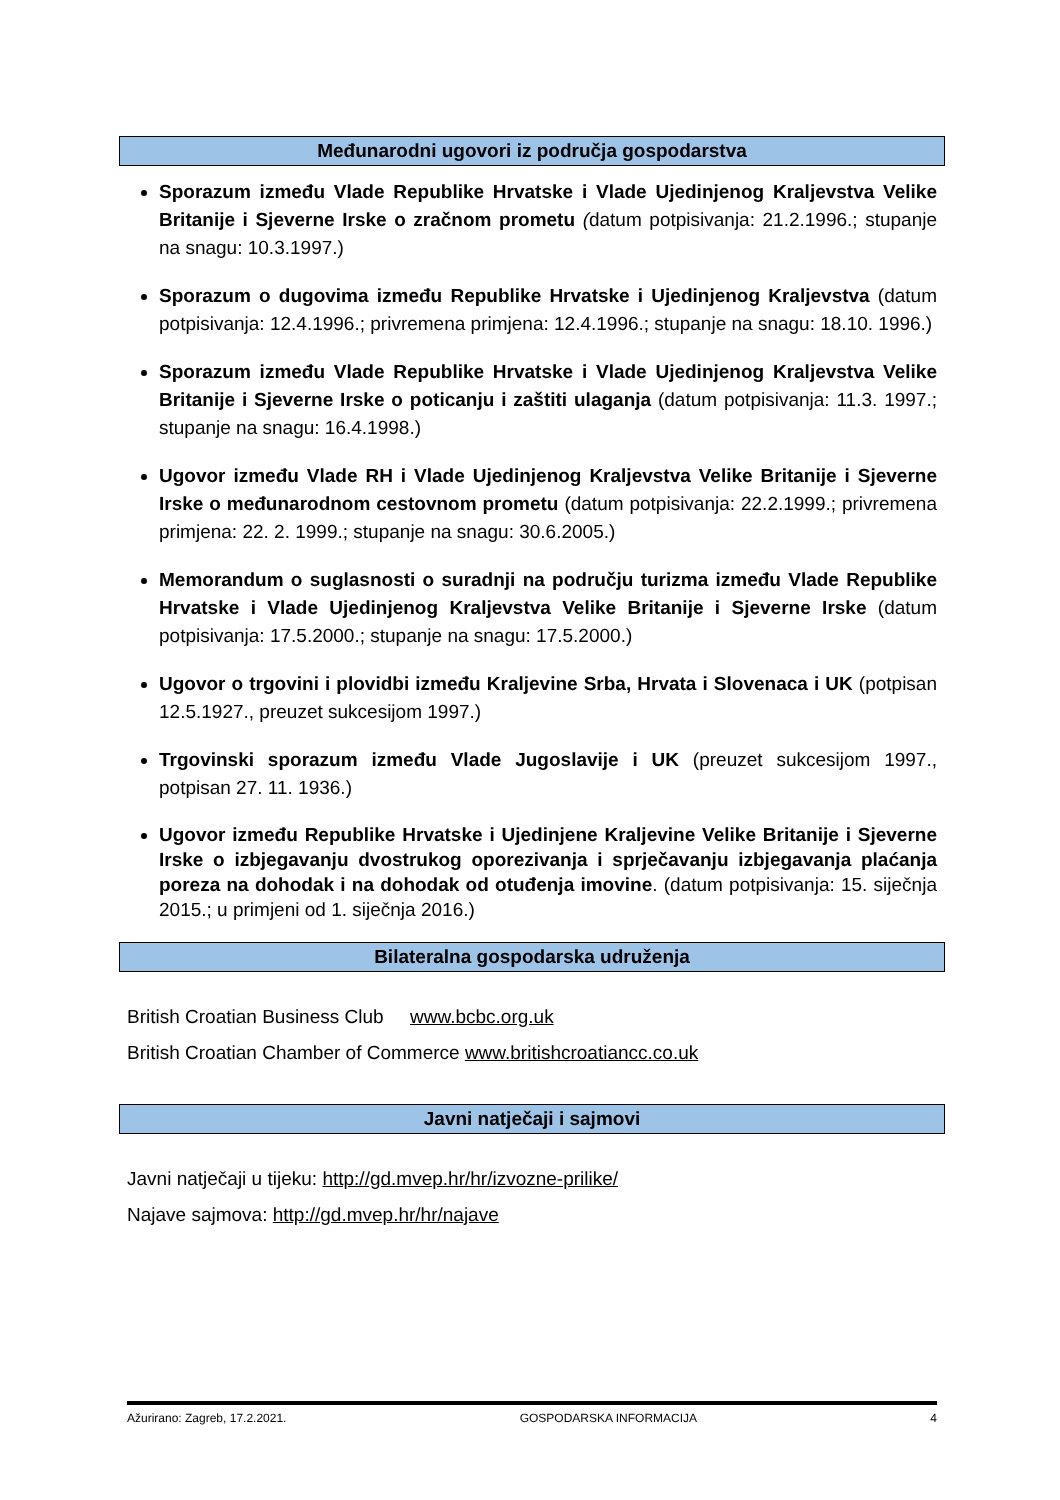Međunarodni ugovori iz područja gospodarstva
Sporazum između Vlade Republike Hrvatske i Vlade Ujedinjenog Kraljevstva Velike Britanije i Sjeverne Irske o zračnom prometu (datum potpisivanja: 21.2.1996.; stupanje na snagu: 10.3.1997.)
Sporazum o dugovima između Republike Hrvatske i Ujedinjenog Kraljevstva (datum potpisivanja: 12.4.1996.; privremena primjena: 12.4.1996.; stupanje na snagu: 18.10. 1996.)
Sporazum između Vlade Republike Hrvatske i Vlade Ujedinjenog Kraljevstva Velike Britanije i Sjeverne Irske o poticanju i zaštiti ulaganja (datum potpisivanja: 11.3. 1997.; stupanje na snagu: 16.4.1998.)
Ugovor između Vlade RH i Vlade Ujedinjenog Kraljevstva Velike Britanije i Sjeverne Irske o međunarodnom cestovnom prometu (datum potpisivanja: 22.2.1999.; privremena primjena: 22. 2. 1999.; stupanje na snagu: 30.6.2005.)
Memorandum o suglasnosti o suradnji na području turizma između Vlade Republike Hrvatske i Vlade Ujedinjenog Kraljevstva Velike Britanije i Sjeverne Irske (datum potpisivanja: 17.5.2000.; stupanje na snagu: 17.5.2000.)
Ugovor o trgovini i plovidbi između Kraljevine Srba, Hrvata i Slovenaca i UK (potpisan 12.5.1927., preuzet sukcesijom 1997.)
Trgovinski sporazum između Vlade Jugoslavije i UK (preuzet sukcesijom 1997., potpisan 27. 11. 1936.)
Ugovor između Republike Hrvatske i Ujedinjene Kraljevine Velike Britanije i Sjeverne Irske o izbjegavanju dvostrukog oporezivanja i sprječavanju izbjegavanja plaćanja poreza na dohodak i na dohodak od otuđenja imovine. (datum potpisivanja: 15. siječnja 2015.; u primjeni od 1. siječnja 2016.)
Bilateralna gospodarska udruženja
British Croatian Business Club www.bcbc.org.uk
British Croatian Chamber of Commerce www.britishcroatiancc.co.uk
Javni natječaji i sajmovi
Javni natječaji u tijeku: http://gd.mvep.hr/hr/izvozne-prilike/
Najave sajmova: http://gd.mvep.hr/hr/najave
Ažurirano: Zagreb, 17.2.2021. GOSPODARSKA INFORMACIJA 4